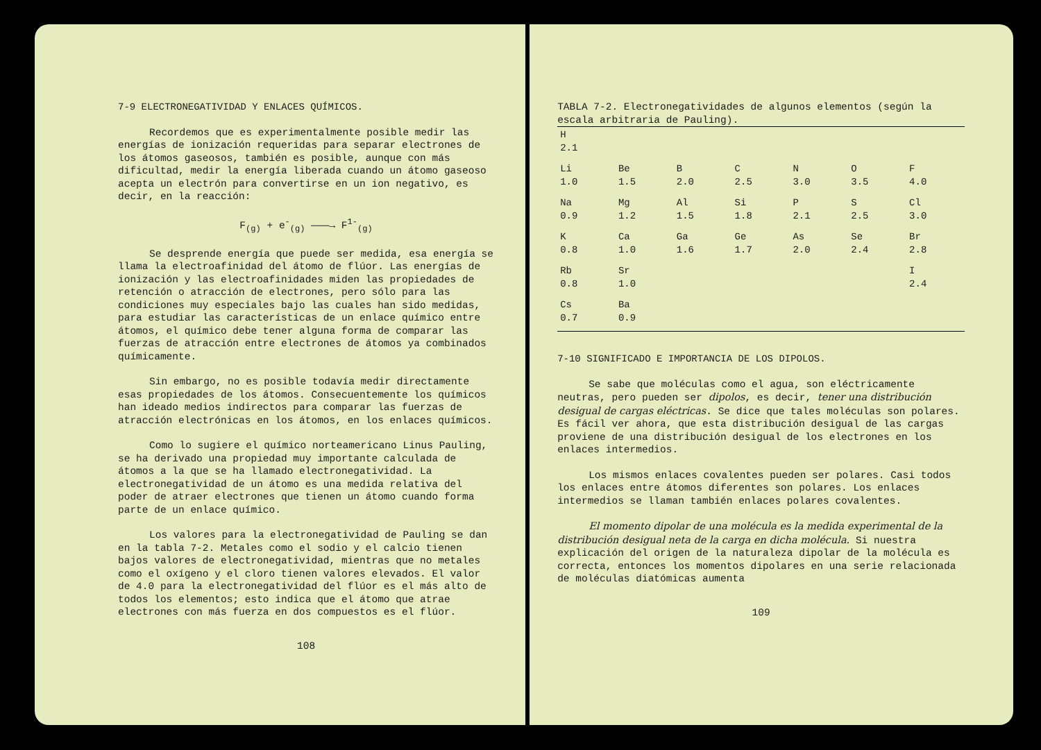7-9 ELECTRONEGATIVIDAD Y ENLACES QUÍMICOS.
Recordemos que es experimentalmente posible medir las energías de ionización requeridas para separar electrones de los átomos gaseosos, también es posible, aunque con más dificultad, medir la energía liberada cuando un átomo gaseoso acepta un electrón para convertirse en un ion negativo, es decir, en la reacción:
F<sub>(g)</sub> + e<sup>-</sup><sub>(g)</sub> ———→ F<sup>1-</sup><sub>(g)</sub>
Se desprende energía que puede ser medida, esa energía se llama la electroafinidad del átomo de flúor. Las energías de ionización y las electroafinidades miden las propiedades de retención o atracción de electrones, pero sólo para las condiciones muy especiales bajo las cuales han sido medidas, para estudiar las características de un enlace químico entre átomos, el químico debe tener alguna forma de comparar las fuerzas de atracción entre electrones de átomos ya combinados químicamente.
Sin embargo, no es posible todavía medir directamente esas propiedades de los átomos. Consecuentemente los químicos han ideado medios indirectos para comparar las fuerzas de atracción electrónicas en los átomos, en los enlaces químicos.
Como lo sugiere el químico norteamericano Linus Pauling, se ha derivado una propiedad muy importante calculada de átomos a la que se ha llamado electronegatividad. La electronegatividad de un átomo es una medida relativa del poder de atraer electrones que tienen un átomo cuando forma parte de un enlace químico.
Los valores para la electronegatividad de Pauling se dan en la tabla 7-2. Metales como el sodio y el calcio tienen bajos valores de electronegatividad, mientras que no metales como el oxígeno y el cloro tienen valores elevados. El valor de 4.0 para la electronegatividad del flúor es el más alto de todos los elementos; esto indica que el átomo que atrae electrones con más fuerza en dos compuestos es el flúor.
108
TABLA 7-2. Electronegatividades de algunos elementos (según la escala arbitraria de Pauling).
| H 2.1 | | | | | | |
| Li 1.0 | Be 1.5 | B 2.0 | C 2.5 | N 3.0 | O 3.5 | F 4.0 |
| Na 0.9 | Mg 1.2 | Al 1.5 | Si 1.8 | P 2.1 | S 2.5 | Cl 3.0 |
| K 0.8 | Ca 1.0 | Ga 1.6 | Ge 1.7 | As 2.0 | Se 2.4 | Br 2.8 |
| Rb 0.8 | Sr 1.0 | | | | | I 2.4 |
| Cs 0.7 | Ba 0.9 | | | | | |
7-10 SIGNIFICADO E IMPORTANCIA DE LOS DIPOLOS.
Se sabe que moléculas como el agua, son eléctricamente neutras, pero pueden ser dipolos, es decir, tener una distribución desigual de cargas eléctricas. Se dice que tales moléculas son polares. Es fácil ver ahora, que esta distribución desigual de las cargas proviene de una distribución desigual de los electrones en los enlaces intermedios.
Los mismos enlaces covalentes pueden ser polares. Casi todos los enlaces entre átomos diferentes son polares. Los enlaces intermedios se llaman también enlaces polares covalentes.
El momento dipolar de una molécula es la medida experimental de la distribución desigual neta de la carga en dicha molécula. Si nuestra explicación del origen de la naturaleza dipolar de la molécula es correcta, entonces los momentos dipolares en una serie relacionada de moléculas diatómicas aumenta
109